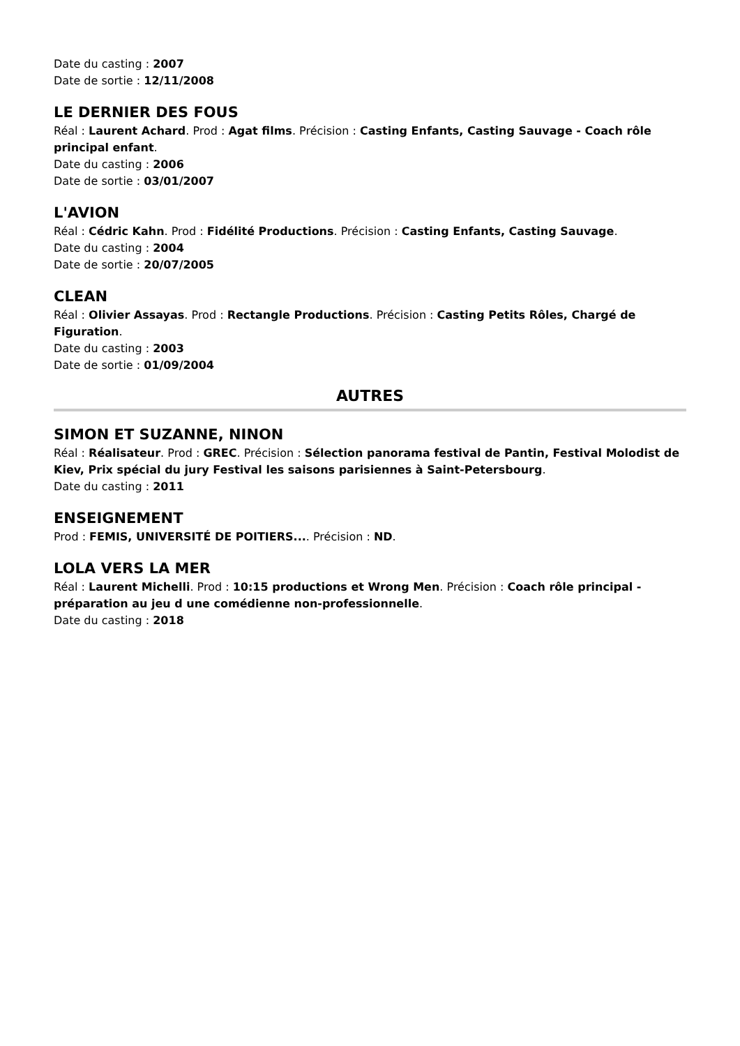Date du casting : 2007
Date de sortie : 12/11/2008
LE DERNIER DES FOUS
Réal : Laurent Achard. Prod : Agat films. Précision : Casting Enfants, Casting Sauvage - Coach rôle principal enfant.
Date du casting : 2006
Date de sortie : 03/01/2007
L'AVION
Réal : Cédric Kahn. Prod : Fidélité Productions. Précision : Casting Enfants, Casting Sauvage.
Date du casting : 2004
Date de sortie : 20/07/2005
CLEAN
Réal : Olivier Assayas. Prod : Rectangle Productions. Précision : Casting Petits Rôles, Chargé de Figuration.
Date du casting : 2003
Date de sortie : 01/09/2004
AUTRES
SIMON ET SUZANNE, NINON
Réal : Réalisateur. Prod : GREC. Précision : Sélection panorama festival de Pantin, Festival Molodist de Kiev, Prix spécial du jury Festival les saisons parisiennes à Saint-Petersbourg.
Date du casting : 2011
ENSEIGNEMENT
Prod : FEMIS, UNIVERSITÉ DE POITIERS.... Précision : ND.
LOLA VERS LA MER
Réal : Laurent Michelli. Prod : 10:15 productions et Wrong Men. Précision : Coach rôle principal - préparation au jeu d une comédienne non-professionnelle.
Date du casting : 2018